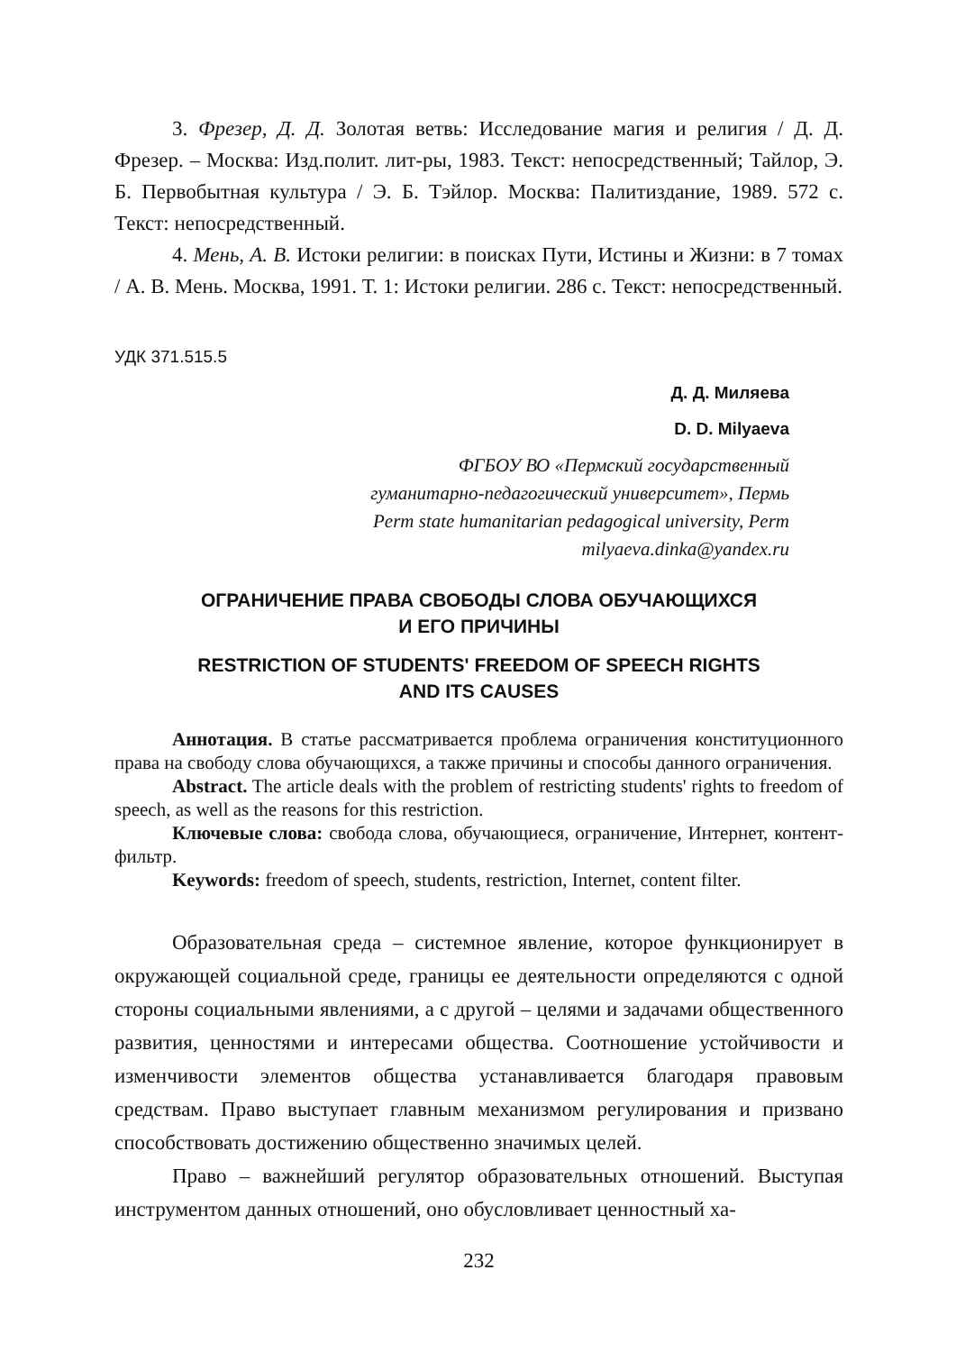3. Фрезер, Д. Д. Золотая ветвь: Исследование магия и религия / Д. Д. Фрезер. – Москва: Изд.полит. лит-ры, 1983. Текст: непосредственный; Тайлор, Э. Б. Первобытная культура / Э. Б. Тэйлор. Москва: Палитиздание, 1989. 572 с. Текст: непосредственный.
4. Мень, А. В. Истоки религии: в поисках Пути, Истины и Жизни: в 7 томах / А. В. Мень. Москва, 1991. Т. 1: Истоки религии. 286 с. Текст: непосредственный.
УДК 371.515.5
Д. Д. Миляева
D. D. Milyaeva
ФГБОУ ВО «Пермский государственный
гуманитарно-педагогический университет», Пермь
Perm state humanitarian pedagogical university, Perm
milyaeva.dinka@yandex.ru
ОГРАНИЧЕНИЕ ПРАВА СВОБОДЫ СЛОВА ОБУЧАЮЩИХСЯ
И ЕГО ПРИЧИНЫ
RESTRICTION OF STUDENTS' FREEDOM OF SPEECH RIGHTS
AND ITS CAUSES
Аннотация. В статье рассматривается проблема ограничения конституционного права на свободу слова обучающихся, а также причины и способы данного ограничения.
Abstract. The article deals with the problem of restricting students' rights to freedom of speech, as well as the reasons for this restriction.
Ключевые слова: свобода слова, обучающиеся, ограничение, Интернет, контент-фильтр.
Keywords: freedom of speech, students, restriction, Internet, content filter.
Образовательная среда – системное явление, которое функционирует в окружающей социальной среде, границы ее деятельности определяются с одной стороны социальными явлениями, а с другой – целями и задачами общественного развития, ценностями и интересами общества. Соотношение устойчивости и изменчивости элементов общества устанавливается благодаря правовым средствам. Право выступает главным механизмом регулирования и призвано способствовать достижению общественно значимых целей.
Право – важнейший регулятор образовательных отношений. Выступая инструментом данных отношений, оно обусловливает ценностный ха-
232